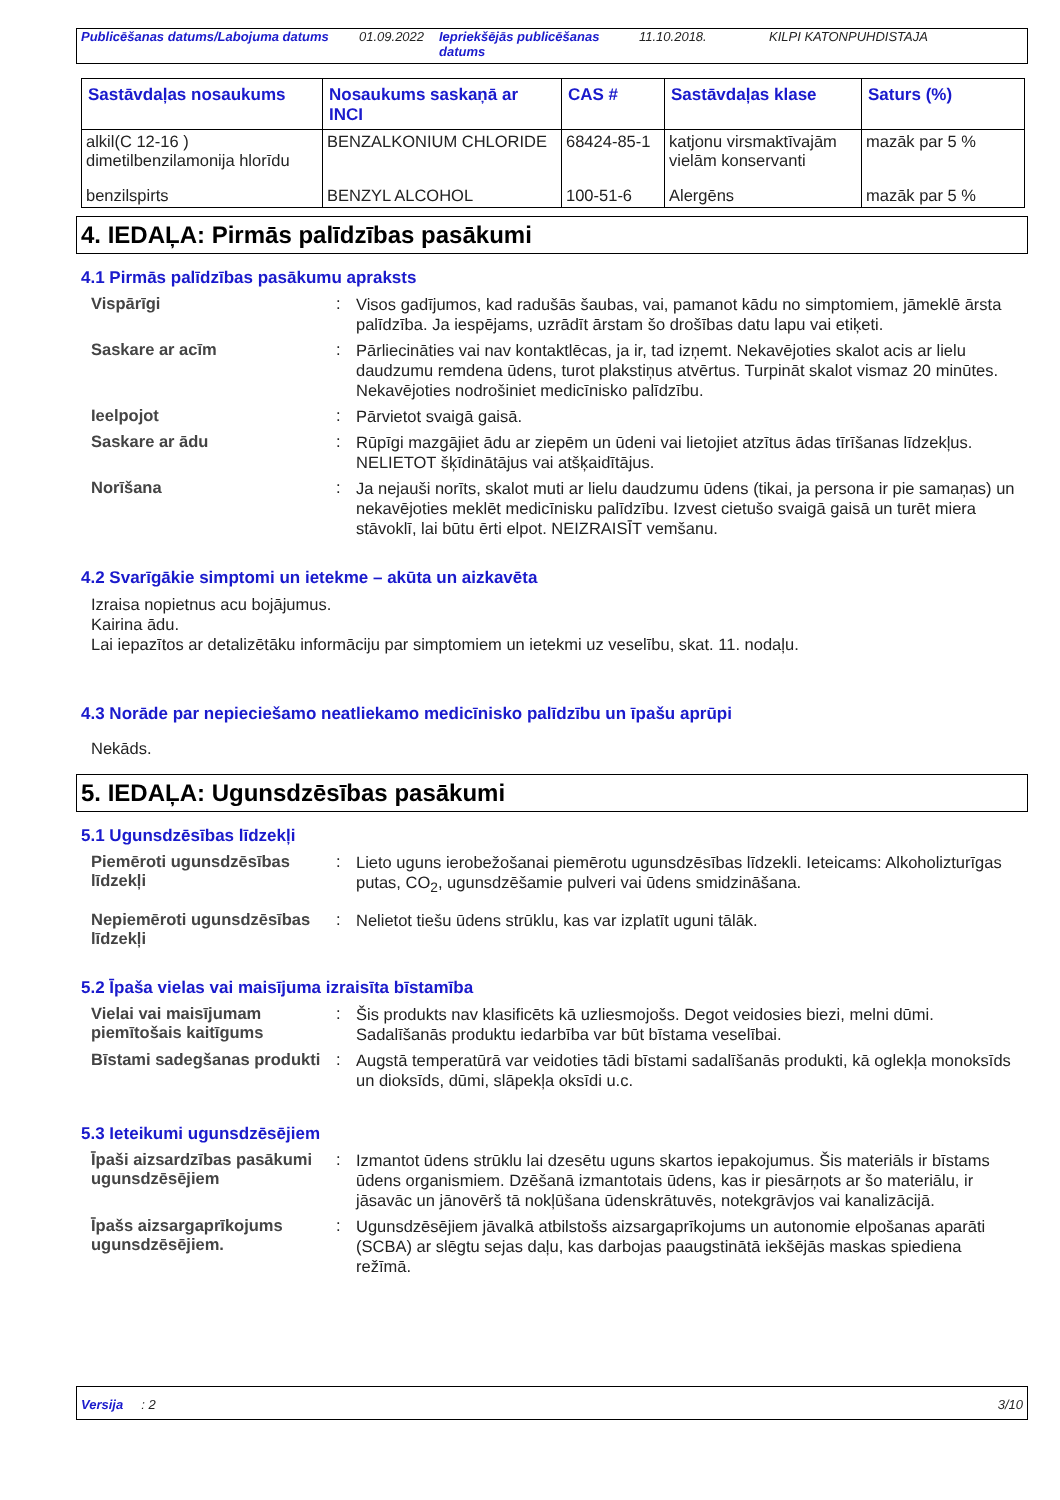Publicēšanas datums/Labojuma datums 01.09.2022 Iepriekšējās publicēšanas datums 11.10.2018. KILPI KATONPUHDISTAJA
| Sastāvdaļas nosaukums | Nosaukums saskaņā ar INCI | CAS # | Sastāvdaļas klase | Saturs (%) |
| --- | --- | --- | --- | --- |
| alkil(C 12-16 ) dimetilbenzilamonija hlorīdu | BENZALKONIUM CHLORIDE | 68424-85-1 | katjonu virsmaktīvajām vielām konservanti | mazāk par 5 % |
| benzilspirts | BENZYL ALCOHOL | 100-51-6 | Alergēns | mazāk par 5 % |
4. IEDAĻA: Pirmās palīdzības pasākumi
4.1 Pirmās palīdzības pasākumu apraksts
Vispārīgi :
Visos gadījumos, kad radušās šaubas, vai, pamanot kādu no simptomiem, jāmeklē ārsta palīdzība. Ja iespējams, uzrādīt ārstam šo drošības datu lapu vai etiķeti.
Saskare ar acīm :
Pārliecināties vai nav kontaktlēcas, ja ir, tad izņemt. Nekavējoties skalot acis ar lielu daudzumu remdena ūdens, turot plakstiņus atvērtus. Turpināt skalot vismaz 20 minūtes. Nekavējoties nodrošiniet medicīnisko palīdzību.
Ieelpojot :
Pārvietot svaigā gaisā.
Saskare ar ādu :
Rūpīgi mazgājiet ādu ar ziepēm un ūdeni vai lietojiet atzītus ādas tīrīšanas līdzekļus. NELIETOT šķīdinātājus vai atšķaidītājus.
Norīšana :
Ja nejauši norīts, skalot muti ar lielu daudzumu ūdens (tikai, ja persona ir pie samaņas) un nekavējoties meklēt medicīnisku palīdzību. Izvest cietušo svaigā gaisā un turēt miera stāvoklī, lai būtu ērti elpot. NEIZRAISĪT vemšanu.
4.2 Svarīgākie simptomi un ietekme – akūta un aizkavēta
Izraisa nopietnus acu bojājumus.
Kairina ādu.
Lai iepazītos ar detalizētāku informāciju par simptomiem un ietekmi uz veselību, skat. 11. nodaļu.
4.3 Norāde par nepieciešamo neatliekamo medicīnisko palīdzību un īpašu aprūpi
Nekāds.
5. IEDAĻA: Ugunsdzēsības pasākumi
5.1 Ugunsdzēsības līdzekļi
Piemēroti ugunsdzēsības līdzekļi
:
Lieto uguns ierobežošanai piemērotu ugunsdzēsības līdzekli. Ieteicams: Alkoholizturīgas putas, CO<sub>2</sub>, ugunsdzēšamie pulveri vai ūdens smidzināšana.
Nepiemēroti ugunsdzēsības līdzekļi
:
Nelietot tiešu ūdens strūklu, kas var izplatīt uguni tālāk.
5.2 Īpaša vielas vai maisījuma izraisīta bīstamība
Vielai vai maisījumam piemītošais kaitīgums
:
Šis produkts nav klasificēts kā uzliesmojošs. Degot veidosies biezi, melni dūmi. Sadalīšanās produktu iedarbība var būt bīstama veselībai.
Bīstami sadegšanas produkti
:
Augstā temperatūrā var veidoties tādi bīstami sadalīšanās produkti, kā oglekļa monoksīds un dioksīds, dūmi, slāpekļa oksīdi u.c.
5.3 Ieteikumi ugunsdzēsējiem
Īpaši aizsardzības pasākumi ugunsdzēsējiem
:
Izmantot ūdens strūklu lai dzesētu uguns skartos iepakojumus. Šis materiāls ir bīstams ūdens organismiem. Dzēšanā izmantotais ūdens, kas ir piesārņots ar šo materiālu, ir jāsavāc un jānovērš tā nokļūšana ūdenskrātuvēs, notekgrāvjos vai kanalizācijā.
Īpašs aizsargaprīkojums ugunsdzēsējiem.
:
Ugunsdzēsējiem jāvalkā atbilstošs aizsargaprīkojums un autonomie elpošanas aparāti (SCBA) ar slēgtu sejas daļu, kas darbojas paaugstinātā iekšējās maskas spiediena režīmā.
Versija : 2 3/10